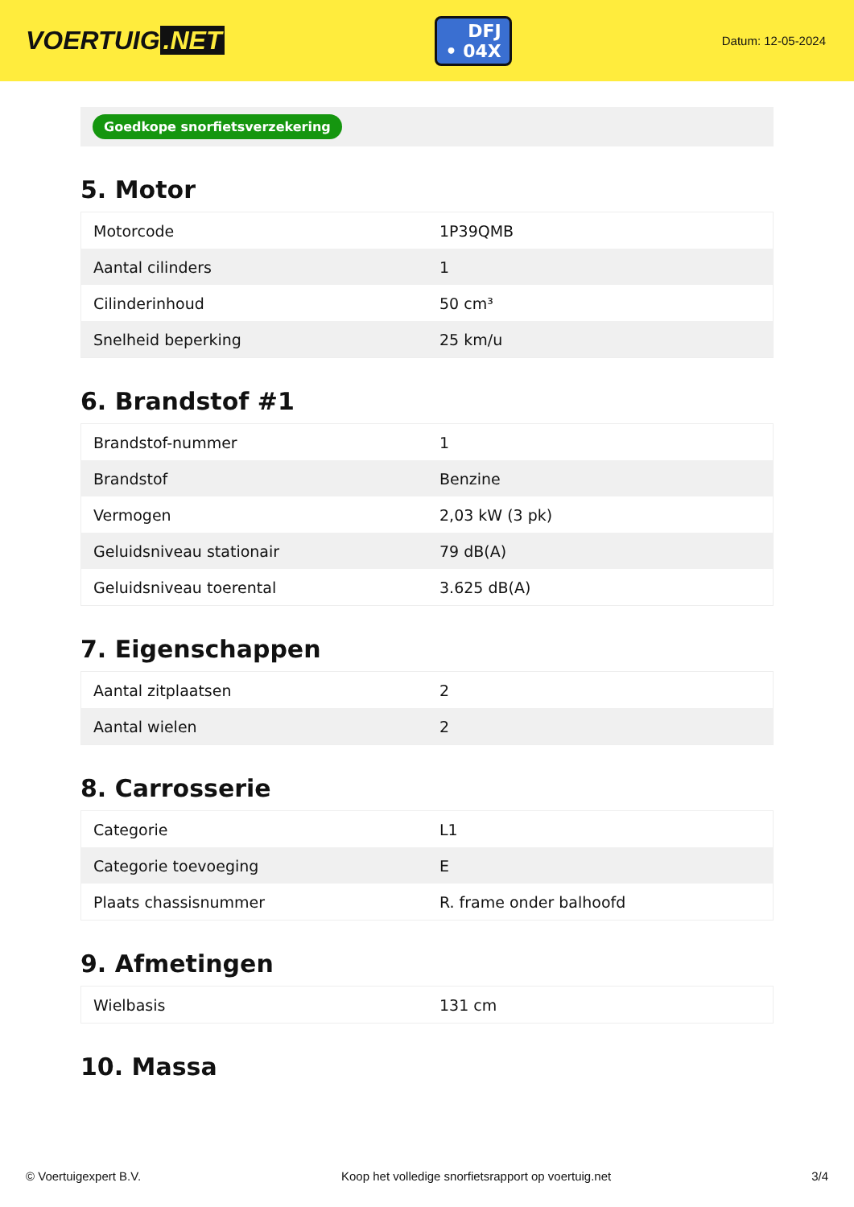VOERTUIG.NET
DFJ
• 04X
Datum: 12-05-2024
Goedkope snorfietsverzekering
5. Motor
| Motorcode | 1P39QMB |
| Aantal cilinders | 1 |
| Cilinderinhoud | 50 cm³ |
| Snelheid beperking | 25 km/u |
6. Brandstof #1
| Brandstof-nummer | 1 |
| Brandstof | Benzine |
| Vermogen | 2,03 kW (3 pk) |
| Geluidsniveau stationair | 79 dB(A) |
| Geluidsniveau toerental | 3.625 dB(A) |
7. Eigenschappen
| Aantal zitplaatsen | 2 |
| Aantal wielen | 2 |
8. Carrosserie
| Categorie | L1 |
| Categorie toevoeging | E |
| Plaats chassisnummer | R. frame onder balhoofd |
9. Afmetingen
| Wielbasis | 131 cm |
10. Massa
© Voertuigexpert B.V. Koop het volledige snorfietsrapport op voertuig.net 3/4